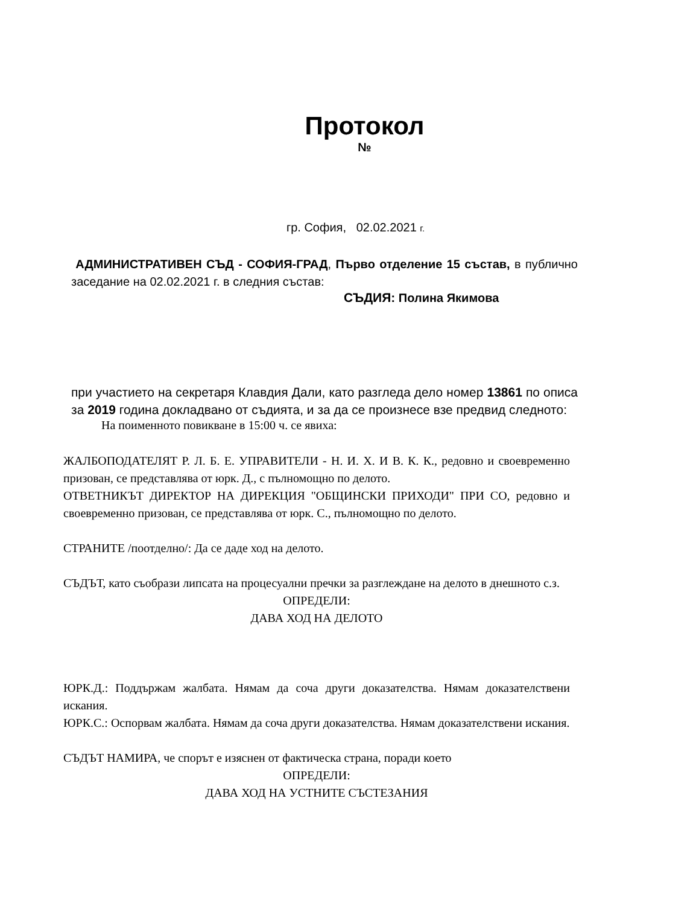Протокол
№
гр. София, 02.02.2021 г.
АДМИНИСТРАТИВЕН СЪД - СОФИЯ-ГРАД, Първо отделение 15 състав, в публично заседание на 02.02.2021 г. в следния състав:
СЪДИЯ: Полина Якимова
при участието на секретаря Клавдия Дали, като разгледа дело номер 13861 по описа за 2019 година докладвано от съдията, и за да се произнесе взе предвид следното:
На поименното повикване в 15:00 ч. се явиха:
ЖАЛБОПОДАТЕЛЯТ Р. Л. Б. Е. УПРАВИТЕЛИ - Н. И. Х. И В. К. К., редовно и своевременно призован, се представлява от юрк. Д., с пълномощно по делото.
ОТВЕТНИКЪТ ДИРЕКТОР НА ДИРЕКЦИЯ "ОБЩИНСКИ ПРИХОДИ" ПРИ СО, редовно и своевременно призован, се представлява от юрк. С., пълномощно по делото.
СТРАНИТЕ /поотделно/: Да се даде ход на делото.
СЪДЪТ, като съобрази липсата на процесуални пречки за разглеждане на делото в днешното с.з.
ОПРЕДЕЛИ:
ДАВА ХОД НА ДЕЛОТО
ЮРК.Д.: Поддържам жалбата. Нямам да соча други доказателства. Нямам доказателствени искания.
ЮРК.С.: Оспорвам жалбата. Нямам да соча други доказателства. Нямам доказателствени искания.
СЪДЪТ НАМИРА, че спорът е изяснен от фактическа страна, поради което
ОПРЕДЕЛИ:
ДАВА ХОД НА УСТНИТЕ СЪСТЕЗАНИЯ